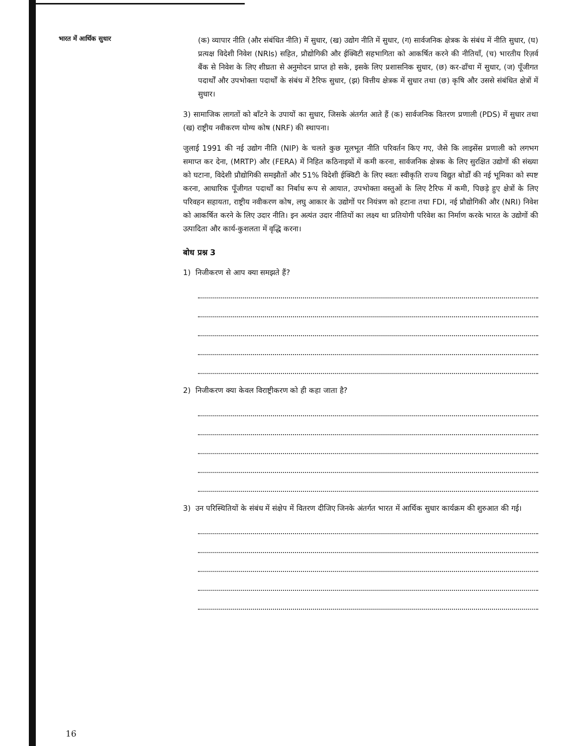भारत में आर्थिक सुधार
(क) व्यापार नीति (और संबंधित नीति) में सुधार, (ख) उद्योग नीति में सुधार, (ग) सार्वजनिक क्षेत्रक के संबंध में नीति सुधार, (घ) प्रत्यक्ष विदेशी निवेश (NRIs) सहित, प्रौद्योगिकी और ईक्विटी सहभागिता को आकर्षित करने की नीतियाँ, (च) भारतीय रिज़र्व बैंक से निवेश के लिए शीघ्रता से अनुमोदन प्राप्त हो सके, इसके लिए प्रशासनिक सुधार, (छ) कर-ढाँचा में सुधार, (ज) पूँजीगत पदार्थों और उपभोक्ता पदार्थों के संबंध में टैरिफ सुधार, (झ) वित्तीय क्षेत्रक में सुधार तथा (छ) कृषि और उससे संबंधित क्षेत्रों में सुधार।
3) सामाजिक लागतों को बाँटने के उपायों का सुधार, जिसके अंतर्गत आते हैं (क) सार्वजनिक वितरण प्रणाली (PDS) में सुधार तथा (ख) राष्ट्रीय नवीकरण योग्य कोष (NRF) की स्थापना।
जुलाई 1991 की नई उद्योग नीति (NIP) के चलते कुछ मूलभूत नीति परिवर्तन किए गए, जैसे कि लाइसेंस प्रणाली को लगभग समाप्त कर देना, (MRTP) और (FERA) में निहित कठिनाइयों में कमी करना, सार्वजनिक क्षेत्रक के लिए सुरक्षित उद्योगों की संख्या को घटाना, विदेशी प्रौद्योगिकी समझौतों और 51% विदेशी ईक्विटी के लिए स्वतः स्वीकृति राज्य विद्युत बोर्डों की नई भूमिका को स्पष्ट करना, आधारिक पूँजीगत पदार्थों का निर्बाध रूप से आयात, उपभोक्ता वस्तुओं के लिए टैरिफ में कमी, पिछड़े हुए क्षेत्रों के लिए परिवहन सहायता, राष्ट्रीय नवीकरण कोष, लघु आकार के उद्योगों पर नियंत्रण को हटाना तथा FDI, नई प्रौद्योगिकी और (NRI) निवेश को आकर्षित करने के लिए उदार नीति। इन अत्यंत उदार नीतियों का लक्ष्य था प्रतियोगी परिवेश का निर्माण करके भारत के उद्योगों की उत्पादिता और कार्य-कुशलता में वृद्धि करना।
बोध प्रश्न 3
1) निजीकरण से आप क्या समझते हैं?
2) निजीकरण क्या केवल विराष्ट्रीकरण को ही कहा जाता है?
3) उन परिस्थितियों के संबंध में संक्षेप में वितरण दीजिए जिनके अंतर्गत भारत में आर्थिक सुधार कार्यक्रम की शुरुआत की गई।
16